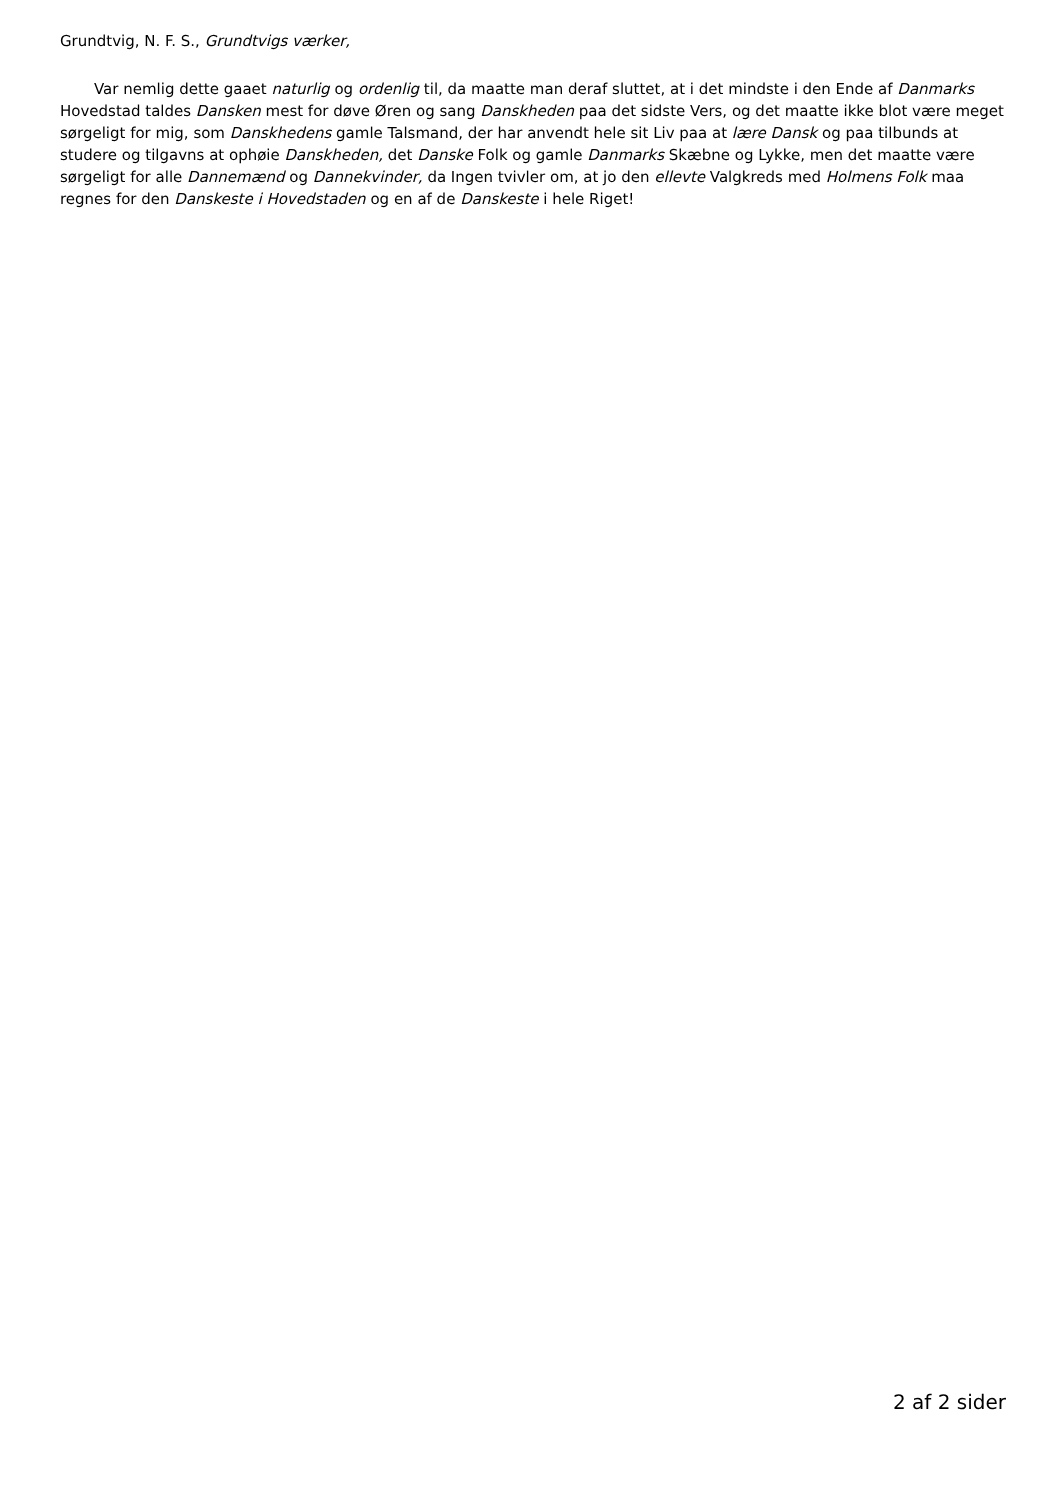Grundtvig, N. F. S., Grundtvigs værker,
Var nemlig dette gaaet naturlig og ordenlig til, da maatte man deraf sluttet, at i det mindste i den Ende af Danmarks Hovedstad taldes Dansken mest for døve Øren og sang Danskheden paa det sidste Vers, og det maatte ikke blot være meget sørgeligt for mig, som Danskhedens gamle Talsmand, der har anvendt hele sit Liv paa at lære Dansk og paa tilbunds at studere og tilgavns at ophøie Danskheden, det Danske Folk og gamle Danmarks Skæbne og Lykke, men det maatte være sørgeligt for alle Dannemænd og Dannekvinder, da Ingen tvivler om, at jo den ellevte Valgkreds med Holmens Folk maa regnes for den Danskeste i Hovedstaden og en af de Danskeste i hele Riget!
2 af 2 sider